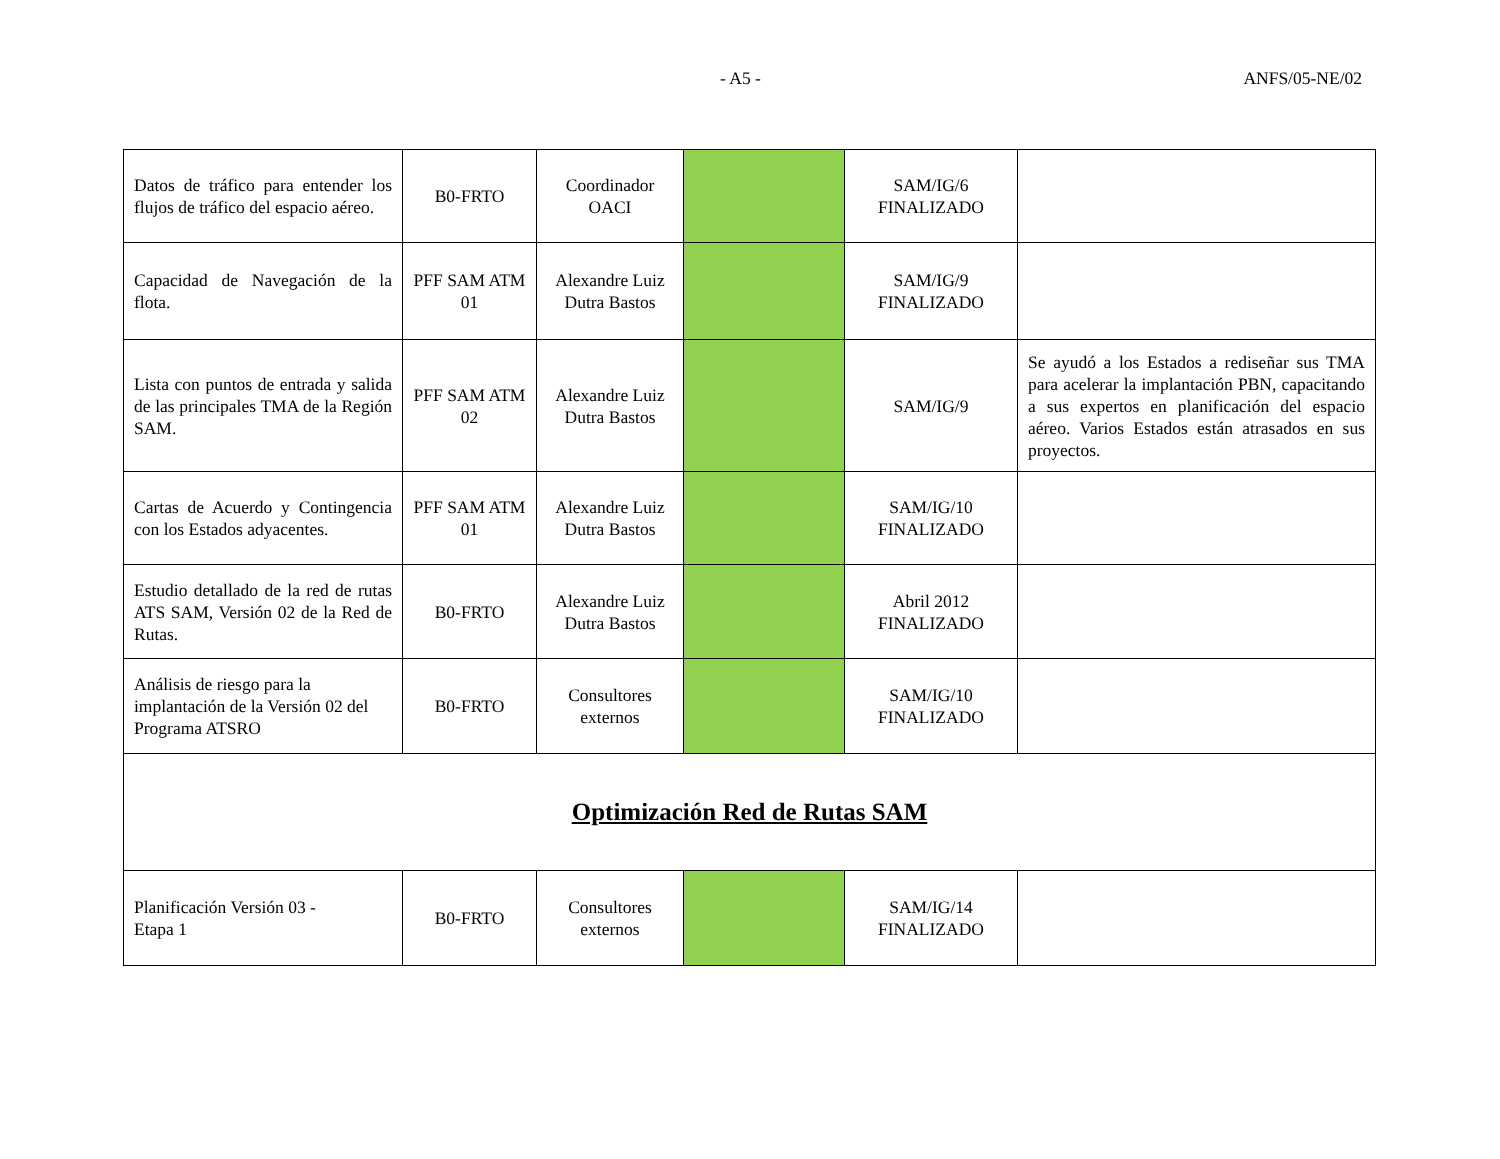- A5 - ANFS/05-NE/02
| Datos de tráfico para entender los flujos de tráfico del espacio aéreo. | B0-FRTO | Coordinador OACI | | SAM/IG/6 FINALIZADO | |
| Capacidad de Navegación de la flota. | PFF SAM ATM 01 | Alexandre Luiz Dutra Bastos | | SAM/IG/9 FINALIZADO | |
| Lista con puntos de entrada y salida de las principales TMA de la Región SAM. | PFF SAM ATM 02 | Alexandre Luiz Dutra Bastos | | SAM/IG/9 | Se ayudó a los Estados a rediseñar sus TMA para acelerar la implantación PBN, capacitando a sus expertos en planificación del espacio aéreo. Varios Estados están atrasados en sus proyectos. |
| Cartas de Acuerdo y Contingencia con los Estados adyacentes. | PFF SAM ATM 01 | Alexandre Luiz Dutra Bastos | | SAM/IG/10 FINALIZADO | |
| Estudio detallado de la red de rutas ATS SAM, Versión 02 de la Red de Rutas. | B0-FRTO | Alexandre Luiz Dutra Bastos | | Abril 2012 FINALIZADO | |
| Análisis de riesgo para la implantación de la Versión 02 del Programa ATSRO | B0-FRTO | Consultores externos | | SAM/IG/10 FINALIZADO | |
| Optimización Red de Rutas SAM | | | | | |
| Planificación Versión 03 - Etapa 1 | B0-FRTO | Consultores externos | | SAM/IG/14 FINALIZADO | |